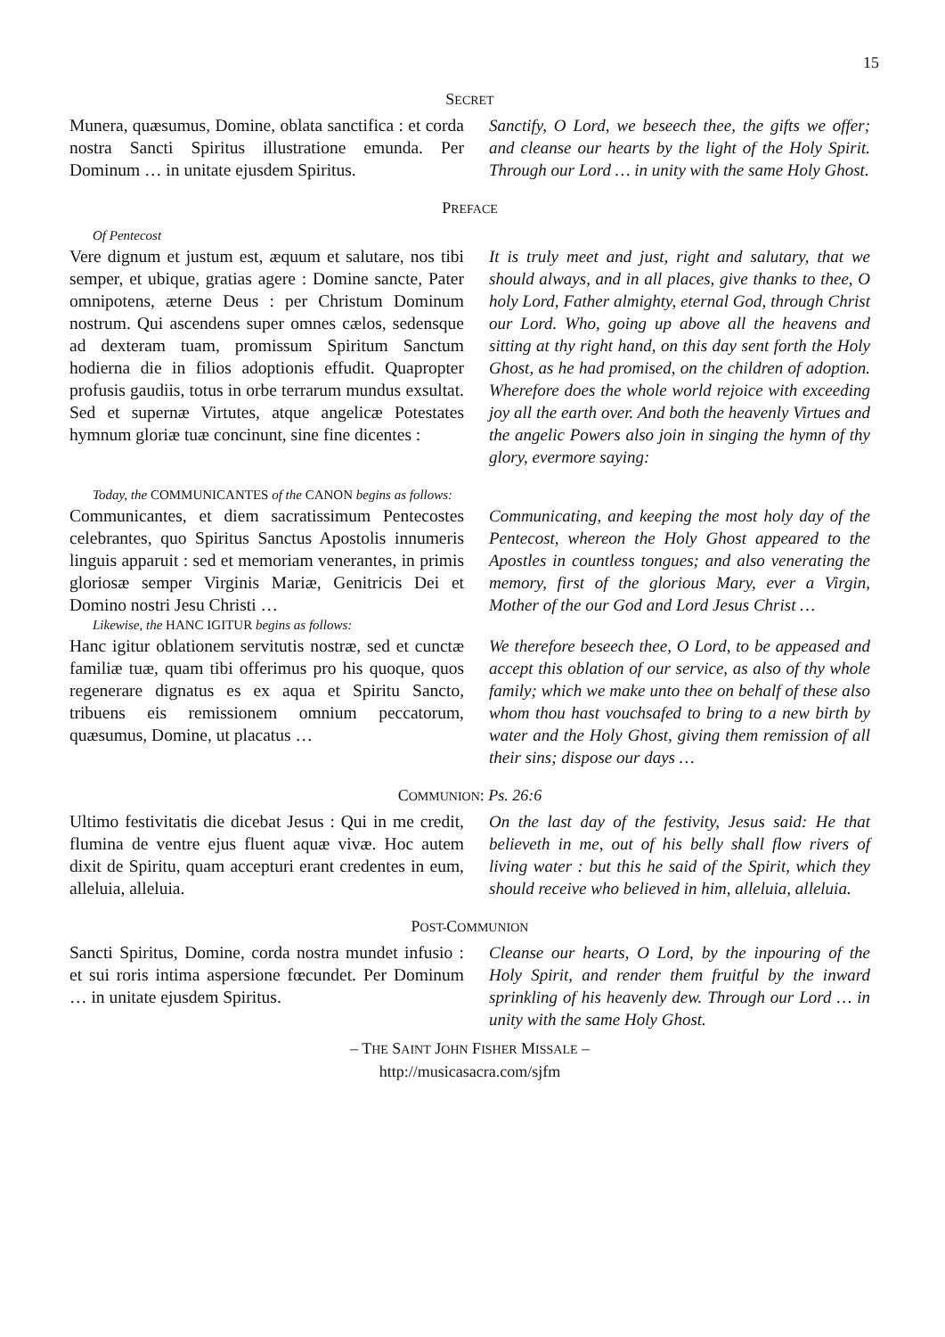15
SECRET
Munera, quæsumus, Domine, oblata sanctifica : et corda nostra Sancti Spiritus illustratione emunda. Per Dominum … in unitate ejusdem Spiritus.
Sanctify, O Lord, we beseech thee, the gifts we offer; and cleanse our hearts by the light of the Holy Spirit. Through our Lord … in unity with the same Holy Ghost.
PREFACE
Of Pentecost
Vere dignum et justum est, æquum et salutare, nos tibi semper, et ubique, gratias agere : Domine sancte, Pater omnipotens, æterne Deus : per Christum Dominum nostrum. Qui ascendens super omnes cælos, sedensque ad dexteram tuam, promissum Spiritum Sanctum hodierna die in filios adoptionis effudit. Quapropter profusis gaudiis, totus in orbe terrarum mundus exsultat. Sed et supernæ Virtutes, atque angelicæ Potestates hymnum gloriæ tuæ concinunt, sine fine dicentes :
It is truly meet and just, right and salutary, that we should always, and in all places, give thanks to thee, O holy Lord, Father almighty, eternal God, through Christ our Lord. Who, going up above all the heavens and sitting at thy right hand, on this day sent forth the Holy Ghost, as he had promised, on the children of adoption. Wherefore does the whole world rejoice with exceeding joy all the earth over. And both the heavenly Virtues and the angelic Powers also join in singing the hymn of thy glory, evermore saying:
Today, the COMMUNICANTES of the CANON begins as follows:
Communicantes, et diem sacratissimum Pentecostes celebrantes, quo Spiritus Sanctus Apostolis innumeris linguis apparuit : sed et memoriam venerantes, in primis gloriosæ semper Virginis Mariæ, Genitricis Dei et Domino nostri Jesu Christi …
Communicating, and keeping the most holy day of the Pentecost, whereon the Holy Ghost appeared to the Apostles in countless tongues; and also venerating the memory, first of the glorious Mary, ever a Virgin, Mother of the our God and Lord Jesus Christ …
Likewise, the HANC IGITUR begins as follows:
Hanc igitur oblationem servitutis nostræ, sed et cunctæ familiæ tuæ, quam tibi offerimus pro his quoque, quos regenerare dignatus es ex aqua et Spiritu Sancto, tribuens eis remissionem omnium peccatorum, quæsumus, Domine, ut placatus …
We therefore beseech thee, O Lord, to be appeased and accept this oblation of our service, as also of thy whole family; which we make unto thee on behalf of these also whom thou hast vouchsafed to bring to a new birth by water and the Holy Ghost, giving them remission of all their sins; dispose our days …
COMMUNION: Ps. 26:6
Ultimo festivitatis die dicebat Jesus : Qui in me credit, flumina de ventre ejus fluent aquæ vivæ. Hoc autem dixit de Spiritu, quam accepturi erant credentes in eum, alleluia, alleluia.
On the last day of the festivity, Jesus said: He that believeth in me, out of his belly shall flow rivers of living water : but this he said of the Spirit, which they should receive who believed in him, alleluia, alleluia.
POST-COMMUNION
Sancti Spiritus, Domine, corda nostra mundet infusio : et sui roris intima aspersione fœcundet. Per Dominum … in unitate ejusdem Spiritus.
Cleanse our hearts, O Lord, by the inpouring of the Holy Spirit, and render them fruitful by the inward sprinkling of his heavenly dew. Through our Lord … in unity with the same Holy Ghost.
– THE SAINT JOHN FISHER MISSALE –
http://musicasacra.com/sjfm